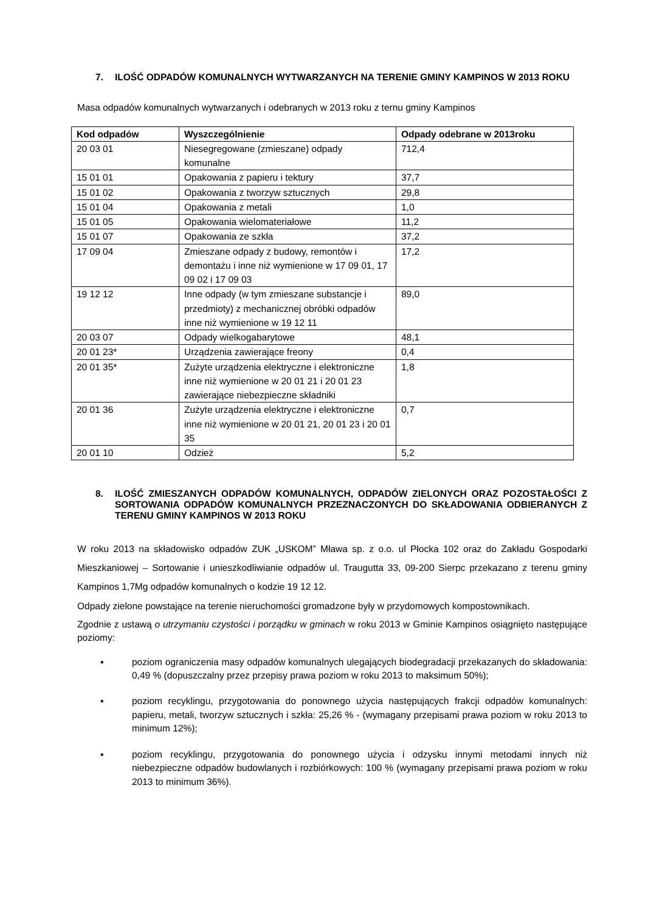7. ILOŚĆ ODPADÓW KOMUNALNYCH WYTWARZANYCH NA TERENIE GMINY KAMPINOS W 2013 ROKU
Masa odpadów komunalnych wytwarzanych i odebranych w 2013 roku z ternu gminy Kampinos
| Kod odpadów | Wyszczególnienie | Odpady odebrane w 2013roku |
| --- | --- | --- |
| 20 03 01 | Niesegregowane (zmieszane) odpady komunalne | 712,4 |
| 15 01 01 | Opakowania z papieru i tektury | 37,7 |
| 15 01 02 | Opakowania z tworzyw sztucznych | 29,8 |
| 15 01 04 | Opakowania z metali | 1,0 |
| 15 01 05 | Opakowania wielomateriałowe | 11,2 |
| 15 01 07 | Opakowania ze szkła | 37,2 |
| 17 09 04 | Zmieszane odpady z budowy, remontów i demontażu i inne niż wymienione w 17 09 01, 17 09 02 i 17 09 03 | 17,2 |
| 19 12 12 | Inne odpady (w tym zmieszane substancje i przedmioty) z mechanicznej obróbki odpadów inne niż wymienione w 19 12 11 | 89,0 |
| 20 03 07 | Odpady wielkogabarytowe | 48,1 |
| 20 01 23* | Urządzenia zawierające freony | 0,4 |
| 20 01 35* | Zużyte urządzenia elektryczne i elektroniczne inne niż wymienione w 20 01 21 i 20 01 23 zawierające niebezpieczne składniki | 1,8 |
| 20 01 36 | Zużyte urządzenia elektryczne i elektroniczne inne niż wymienione w 20 01 21, 20 01 23 i 20 01 35 | 0,7 |
| 20 01 10 | Odzież | 5,2 |
8. ILOŚĆ ZMIESZANYCH ODPADÓW KOMUNALNYCH, ODPADÓW ZIELONYCH ORAZ POZOSTAŁOŚCI Z SORTOWANIA ODPADÓW KOMUNALNYCH PRZEZNACZONYCH DO SKŁADOWANIA ODBIERANYCH Z TERENU GMINY KAMPINOS W 2013 ROKU
W roku 2013 na składowisko odpadów ZUK „USKOM” Mława sp. z o.o. ul Płocka 102 oraz do Zakładu Gospodarki Mieszkaniowej – Sortowanie i unieszkodliwianie odpadów ul. Traugutta 33, 09-200 Sierpc przekazano z terenu gminy Kampinos 1,7Mg odpadów komunalnych o kodzie 19 12 12.
Odpady zielone powstające na terenie nieruchomości gromadzone były w przydomowych kompostownikach.
Zgodnie z ustawą o utrzymaniu czystości i porządku w gminach w roku 2013 w Gminie Kampinos osiągnięto następujące poziomy:
▪ poziom ograniczenia masy odpadów komunalnych ulegających biodegradacji przekazanych do składowania: 0,49 % (dopuszczalny przez przepisy prawa poziom w roku 2013 to maksimum 50%);
▪ poziom recyklingu, przygotowania do ponownego użycia następujących frakcji odpadów komunalnych: papieru, metali, tworzyw sztucznych i szkła: 25,26 % - (wymagany przepisami prawa poziom w roku 2013 to minimum 12%);
▪ poziom recyklingu, przygotowania do ponownego użycia i odzysku innymi metodami innych niż niebezpieczne odpadów budowlanych i rozbiórkowych: 100 % (wymagany przepisami prawa poziom w roku 2013 to minimum 36%).